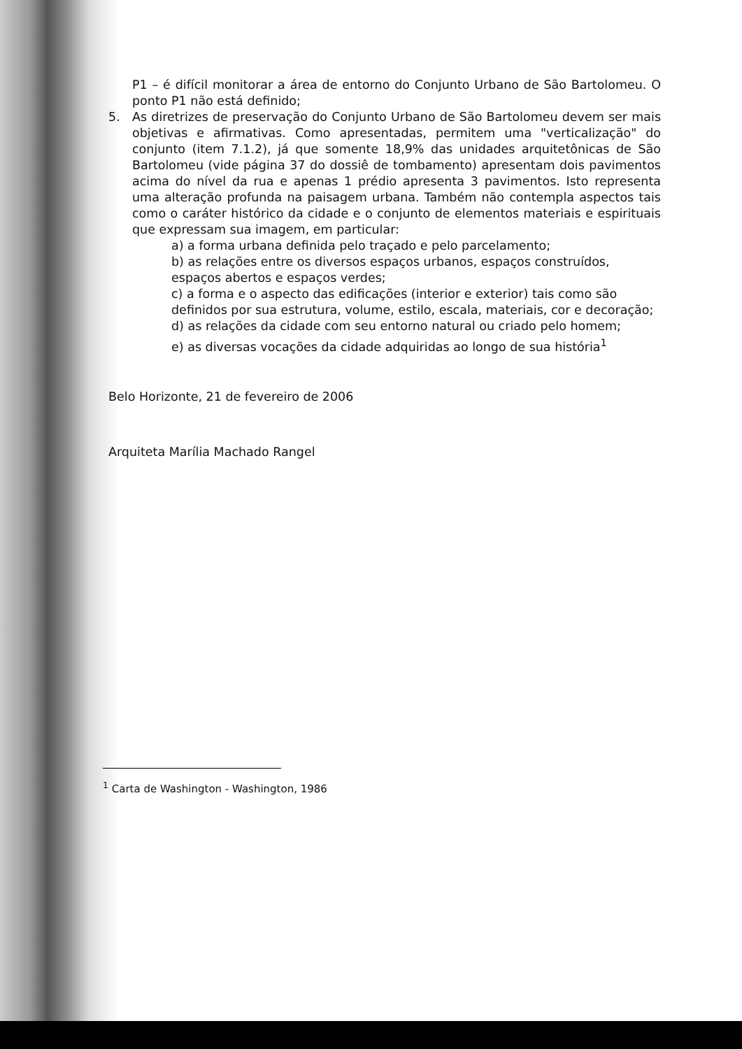P1 – é difícil monitorar a área de entorno do Conjunto Urbano de São Bartolomeu. O ponto P1 não está definido;
5. As diretrizes de preservação do Conjunto Urbano de São Bartolomeu devem ser mais objetivas e afirmativas. Como apresentadas, permitem uma "verticalização" do conjunto (item 7.1.2), já que somente 18,9% das unidades arquitetônicas de São Bartolomeu (vide página 37 do dossiê de tombamento) apresentam dois pavimentos acima do nível da rua e apenas 1 prédio apresenta 3 pavimentos. Isto representa uma alteração profunda na paisagem urbana. Também não contempla aspectos tais como o caráter histórico da cidade e o conjunto de elementos materiais e espirituais que expressam sua imagem, em particular:
a) a forma urbana definida pelo traçado e pelo parcelamento;
b) as relações entre os diversos espaços urbanos, espaços construídos, espaços abertos e espaços verdes;
c) a forma e o aspecto das edificações (interior e exterior) tais como são definidos por sua estrutura, volume, estilo, escala, materiais, cor e decoração;
d) as relações da cidade com seu entorno natural ou criado pelo homem;
e) as diversas vocações da cidade adquiridas ao longo de sua história<sup>1</sup>
Belo Horizonte, 21 de fevereiro de 2006
Arquiteta Marília Machado Rangel
<sup>1</sup> Carta de Washington - Washington, 1986